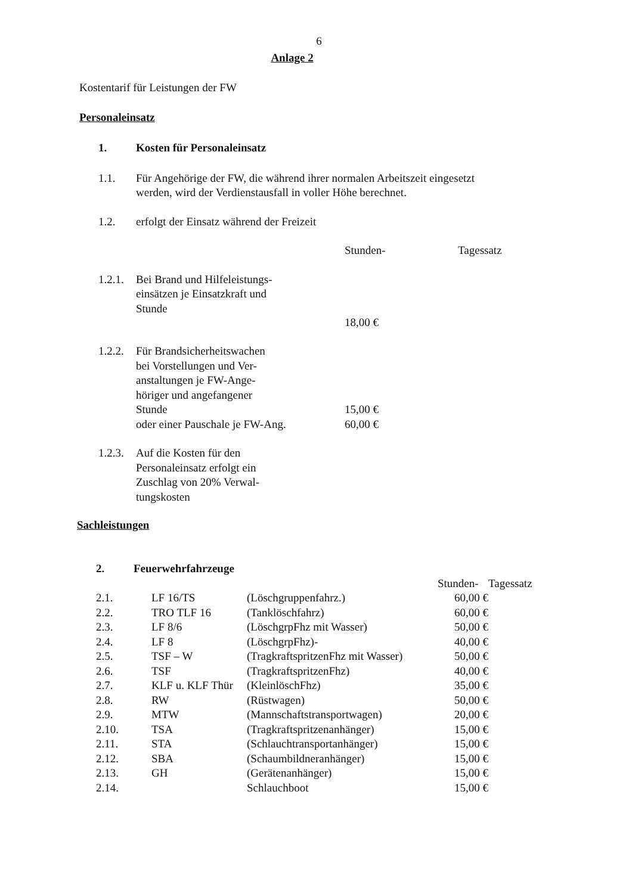6
Anlage 2
Kostentarif für Leistungen der FW
Personaleinsatz
| 1. | Kosten für Personaleinsatz | | |
| 1.1. | Für Angehörige der FW, die während ihrer normalen Arbeitszeit eingesetzt werden, wird der Verdienstausfall in voller Höhe berechnet. | | |
| 1.2. | erfolgt der Einsatz während der Freizeit | | |
| | | Stunden- | Tagessatz |
| 1.2.1. | Bei Brand und Hilfeleistungs- einsätzen je Einsatzkraft und Stunde | 18,00 € | |
| 1.2.2. | Für Brandsicherheitswachen bei Vorstellungen und Ver- anstaltungen je FW-Ange- höriger und angefangener Stunde oder einer Pauschale je FW-Ang. | 15,00 € 60,00 € | |
| 1.2.3. | Auf die Kosten für den Personaleinsatz erfolgt ein Zuschlag von 20% Verwal- tungskosten | | |
Sachleistungen
| 2. | Feuerwehrfahrzeuge | | | |
| | | | Stunden- | Tagessatz |
| 2.1. | LF 16/TS | (Löschgruppenfahrz.) | 60,00 € | |
| 2.2. | TRO TLF 16 | (Tanklöschfahrz) | 60,00 € | |
| 2.3. | LF 8/6 | (LöschgrpFhz mit Wasser) | 50,00 € | |
| 2.4. | LF 8 | (LöschgrpFhz)- | 40,00 € | |
| 2.5. | TSF – W | (TragkraftspritzenFhz mit Wasser) | 50,00 € | |
| 2.6. | TSF | (TragkraftspritzenFhz) | 40,00 € | |
| 2.7. | KLF u. KLF Thür | (KleinlöschFhz) | 35,00 € | |
| 2.8. | RW | (Rüstwagen) | 50,00 € | |
| 2.9. | MTW | (Mannschaftstransportwagen) | 20,00 € | |
| 2.10. | TSA | (Tragkraftspritzenanhänger) | 15,00 € | |
| 2.11. | STA | (Schlauchtransportanhänger) | 15,00 € | |
| 2.12. | SBA | (Schaumbildneranhänger) | 15,00 € | |
| 2.13. | GH | (Gerätenanhänger) | 15,00 € | |
| 2.14. | | Schlauchboot | 15,00 € | |